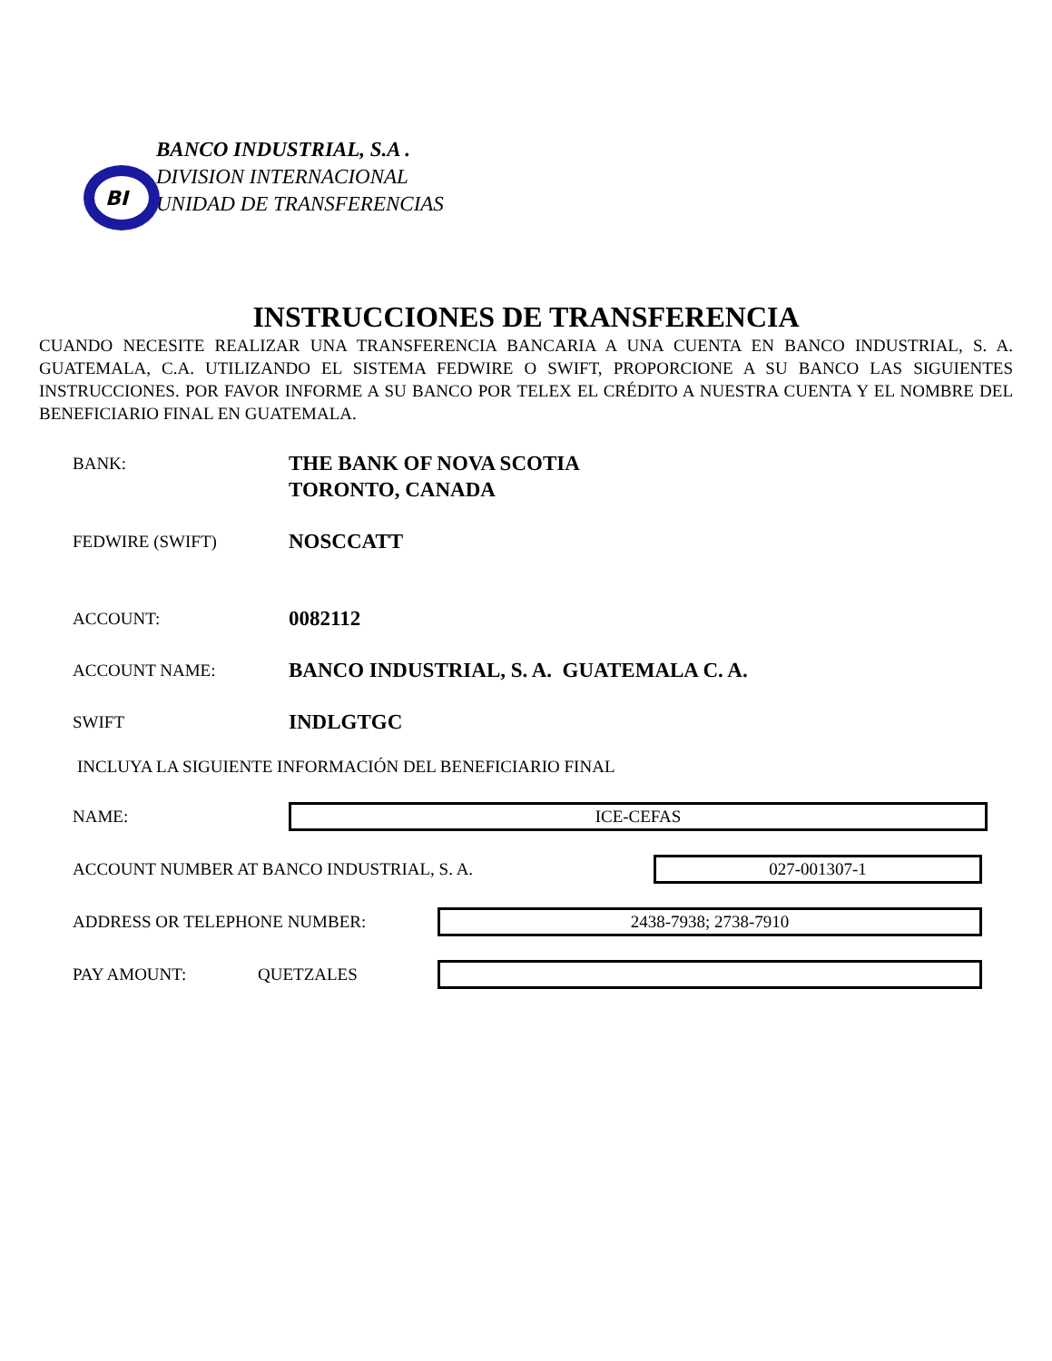BI
BANCO INDUSTRIAL, S.A .
DIVISION INTERNACIONAL
UNIDAD DE TRANSFERENCIAS
INSTRUCCIONES DE TRANSFERENCIA
CUANDO NECESITE REALIZAR UNA TRANSFERENCIA BANCARIA A UNA CUENTA EN BANCO INDUSTRIAL, S. A. GUATEMALA, C.A. UTILIZANDO EL SISTEMA FEDWIRE O SWIFT, PROPORCIONE A SU BANCO LAS SIGUIENTES INSTRUCCIONES. POR FAVOR INFORME A SU BANCO POR TELEX EL CRÉDITO A NUESTRA CUENTA Y EL NOMBRE DEL BENEFICIARIO FINAL EN GUATEMALA.
BANK:
THE BANK OF NOVA SCOTIA
TORONTO, CANADA
FEDWIRE (SWIFT)
NOSCCATT
ACCOUNT:
0082112
ACCOUNT NAME:
BANCO INDUSTRIAL, S. A. GUATEMALA C. A.
SWIFT
INDLGTGC
INCLUYA LA SIGUIENTE INFORMACIÓN DEL BENEFICIARIO FINAL
NAME:
ICE-CEFAS
ACCOUNT NUMBER AT BANCO INDUSTRIAL, S. A.
027-001307-1
ADDRESS OR TELEPHONE NUMBER:
2438-7938; 2738-7910
PAY AMOUNT: QUETZALES